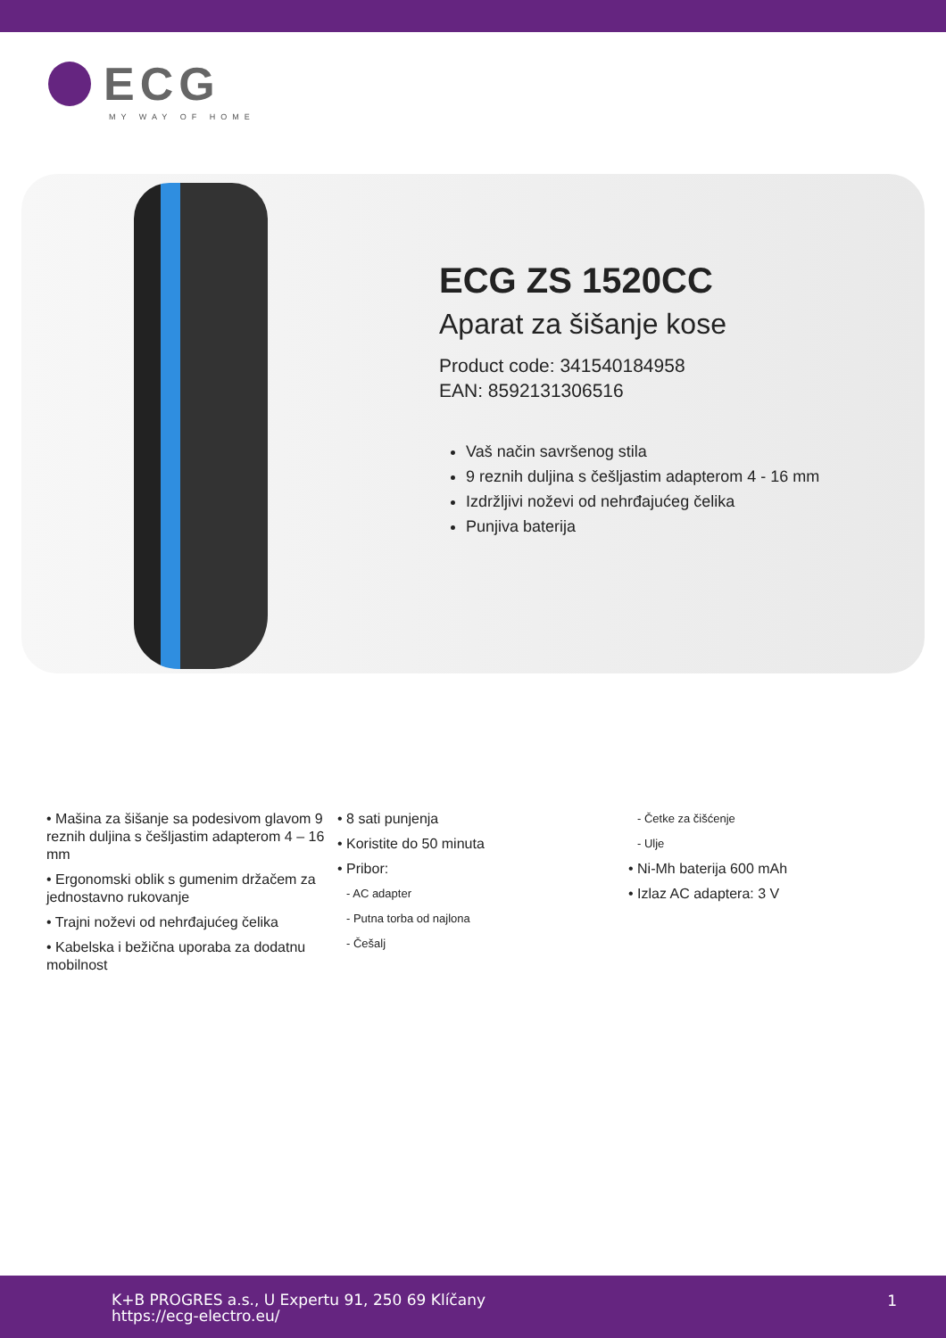ECG
MY WAY OF HOME
ECG ZS 1520CC
Aparat za šišanje kose
Product code: 341540184958
EAN: 8592131306516
Vaš način savršenog stila
9 reznih duljina s češljastim adapterom 4 - 16 mm
Izdržljivi noževi od nehrđajućeg čelika
Punjiva baterija
• Mašina za šišanje sa podesivom glavom 9 reznih duljina s češljastim adapterom 4 – 16 mm
• Ergonomski oblik s gumenim držačem za jednostavno rukovanje
• Trajni noževi od nehrđajućeg čelika
• Kabelska i bežična uporaba za dodatnu mobilnost
• 8 sati punjenja
• Koristite do 50 minuta
• Pribor:
- AC adapter
- Putna torba od najlona
- Češalj
- Četke za čišćenje
- Ulje
• Ni-Mh baterija 600 mAh
• Izlaz AC adaptera: 3 V
K+B PROGRES a.s., U Expertu 91, 250 69 Klíčany
https://ecg-electro.eu/
1